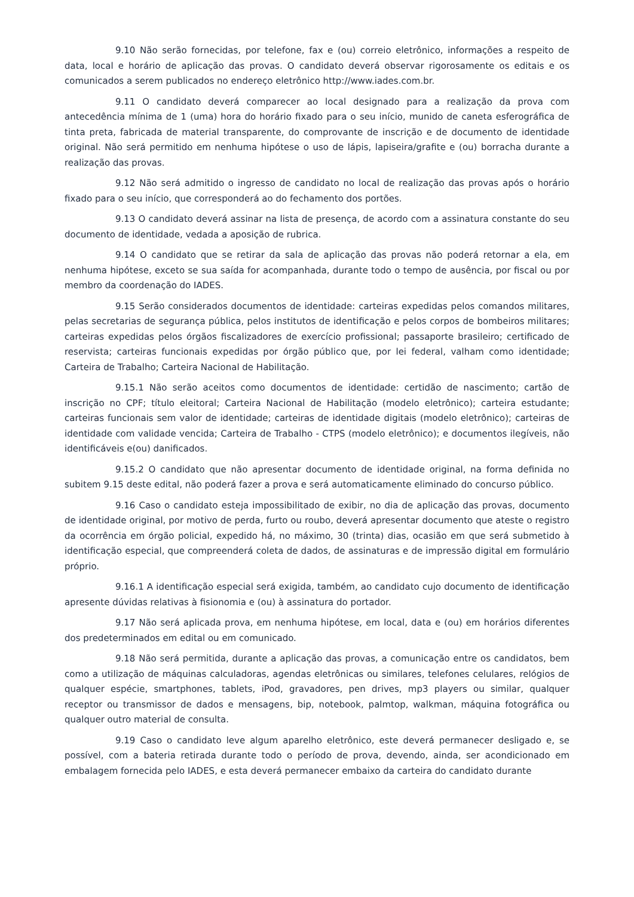9.10 Não serão fornecidas, por telefone, fax e (ou) correio eletrônico, informações a respeito de data, local e horário de aplicação das provas. O candidato deverá observar rigorosamente os editais e os comunicados a serem publicados no endereço eletrônico http://www.iades.com.br.
9.11 O candidato deverá comparecer ao local designado para a realização da prova com antecedência mínima de 1 (uma) hora do horário fixado para o seu início, munido de caneta esferográfica de tinta preta, fabricada de material transparente, do comprovante de inscrição e de documento de identidade original. Não será permitido em nenhuma hipótese o uso de lápis, lapiseira/grafite e (ou) borracha durante a realização das provas.
9.12 Não será admitido o ingresso de candidato no local de realização das provas após o horário fixado para o seu início, que corresponderá ao do fechamento dos portões.
9.13 O candidato deverá assinar na lista de presença, de acordo com a assinatura constante do seu documento de identidade, vedada a aposição de rubrica.
9.14 O candidato que se retirar da sala de aplicação das provas não poderá retornar a ela, em nenhuma hipótese, exceto se sua saída for acompanhada, durante todo o tempo de ausência, por fiscal ou por membro da coordenação do IADES.
9.15 Serão considerados documentos de identidade: carteiras expedidas pelos comandos militares, pelas secretarias de segurança pública, pelos institutos de identificação e pelos corpos de bombeiros militares; carteiras expedidas pelos órgãos fiscalizadores de exercício profissional; passaporte brasileiro; certificado de reservista; carteiras funcionais expedidas por órgão público que, por lei federal, valham como identidade; Carteira de Trabalho; Carteira Nacional de Habilitação.
9.15.1 Não serão aceitos como documentos de identidade: certidão de nascimento; cartão de inscrição no CPF; título eleitoral; Carteira Nacional de Habilitação (modelo eletrônico); carteira estudante; carteiras funcionais sem valor de identidade; carteiras de identidade digitais (modelo eletrônico); carteiras de identidade com validade vencida; Carteira de Trabalho - CTPS (modelo eletrônico); e documentos ilegíveis, não identificáveis e(ou) danificados.
9.15.2 O candidato que não apresentar documento de identidade original, na forma definida no subitem 9.15 deste edital, não poderá fazer a prova e será automaticamente eliminado do concurso público.
9.16 Caso o candidato esteja impossibilitado de exibir, no dia de aplicação das provas, documento de identidade original, por motivo de perda, furto ou roubo, deverá apresentar documento que ateste o registro da ocorrência em órgão policial, expedido há, no máximo, 30 (trinta) dias, ocasião em que será submetido à identificação especial, que compreenderá coleta de dados, de assinaturas e de impressão digital em formulário próprio.
9.16.1 A identificação especial será exigida, também, ao candidato cujo documento de identificação apresente dúvidas relativas à fisionomia e (ou) à assinatura do portador.
9.17 Não será aplicada prova, em nenhuma hipótese, em local, data e (ou) em horários diferentes dos predeterminados em edital ou em comunicado.
9.18 Não será permitida, durante a aplicação das provas, a comunicação entre os candidatos, bem como a utilização de máquinas calculadoras, agendas eletrônicas ou similares, telefones celulares, relógios de qualquer espécie, smartphones, tablets, iPod, gravadores, pen drives, mp3 players ou similar, qualquer receptor ou transmissor de dados e mensagens, bip, notebook, palmtop, walkman, máquina fotográfica ou qualquer outro material de consulta.
9.19 Caso o candidato leve algum aparelho eletrônico, este deverá permanecer desligado e, se possível, com a bateria retirada durante todo o período de prova, devendo, ainda, ser acondicionado em embalagem fornecida pelo IADES, e esta deverá permanecer embaixo da carteira do candidato durante